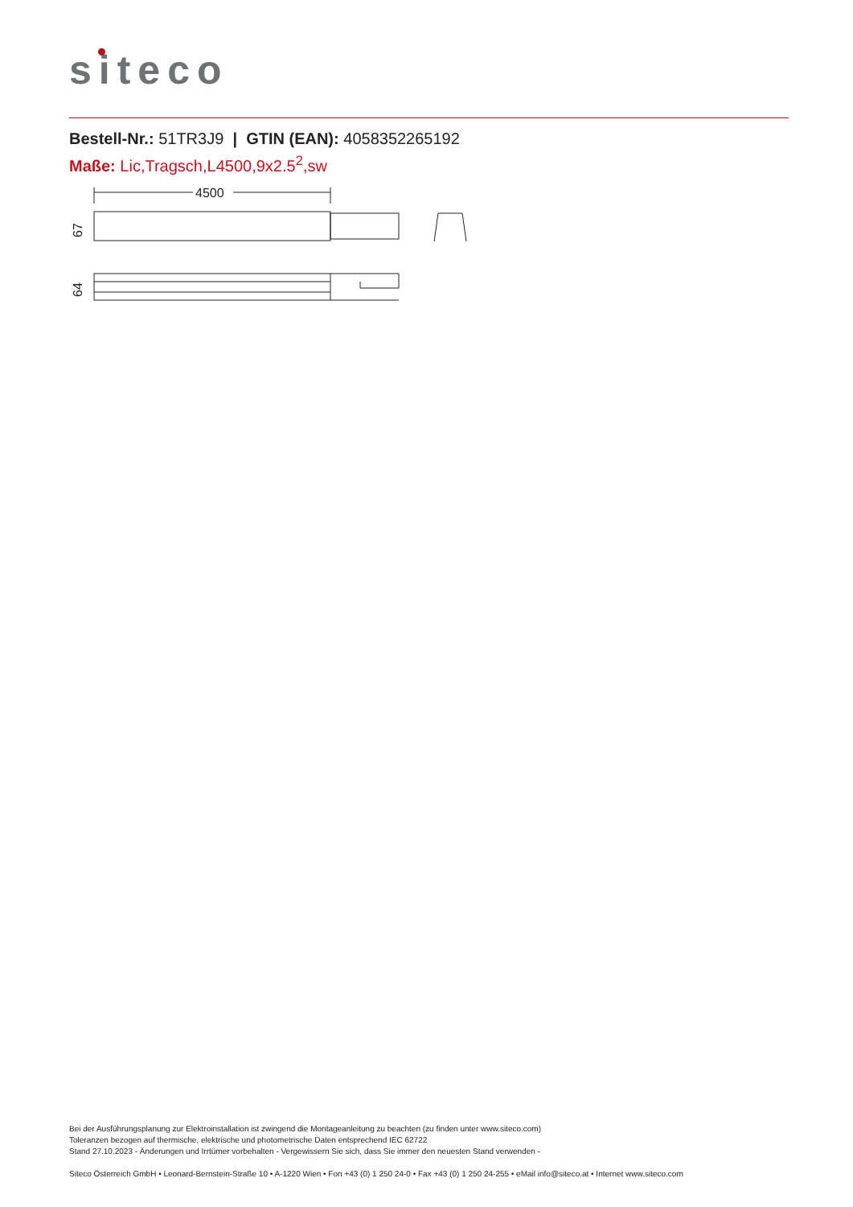siteco
Bestell-Nr.: 51TR3J9 | GTIN (EAN): 4058352265192
Maße: Lic,Tragsch,L4500,9x2.5<sup>2</sup>,sw
4500
67
64
Bei der Ausführungsplanung zur Elektroinstallation ist zwingend die Montageanleitung zu beachten (zu finden unter www.siteco.com)
Toleranzen bezogen auf thermische, elektrische und photometrische Daten entsprechend IEC 62722
Stand 27.10.2023 - Änderungen und Irrtümer vorbehalten - Vergewissern Sie sich, dass Sie immer den neuesten Stand verwenden -
Siteco Österreich GmbH • Leonard-Bernstein-Straße 10 • A-1220 Wien • Fon +43 (0) 1 250 24-0 • Fax +43 (0) 1 250 24-255 • eMail info@siteco.at • Internet www.siteco.com